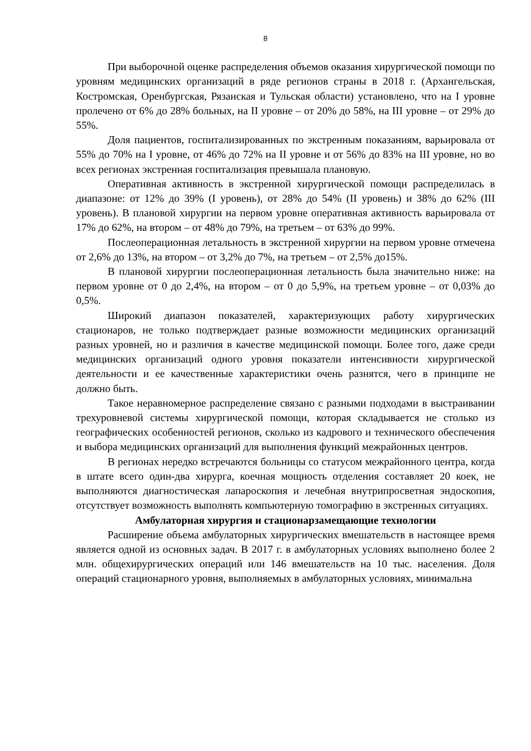8
При выборочной оценке распределения объемов оказания хирургической помощи по уровням медицинских организаций в ряде регионов страны в 2018 г. (Архангельская, Костромская, Оренбургская, Рязанская и Тульская области) установлено, что на I уровне пролечено от 6% до 28% больных, на II уровне – от 20% до 58%, на III уровне – от 29% до 55%.
Доля пациентов, госпитализированных по экстренным показаниям, варьировала от 55% до 70% на I уровне, от 46% до 72% на II уровне и от 56% до 83% на III уровне, но во всех регионах экстренная госпитализация превышала плановую.
Оперативная активность в экстренной хирургической помощи распределилась в диапазоне: от 12% до 39% (I уровень), от 28% до 54% (II уровень) и 38% до 62% (III уровень). В плановой хирургии на первом уровне оперативная активность варьировала от 17% до 62%, на втором – от 48% до 79%, на третьем – от 63% до 99%.
Послеоперационная летальность в экстренной хирургии на первом уровне отмечена от 2,6% до 13%, на втором – от 3,2% до 7%, на третьем – от 2,5% до15%.
В плановой хирургии послеоперационная летальность была значительно ниже: на первом уровне от 0 до 2,4%, на втором – от 0 до 5,9%, на третьем уровне – от 0,03% до 0,5%.
Широкий диапазон показателей, характеризующих работу хирургических стационаров, не только подтверждает разные возможности медицинских организаций разных уровней, но и различия в качестве медицинской помощи. Более того, даже среди медицинских организаций одного уровня показатели интенсивности хирургической деятельности и ее качественные характеристики очень разнятся, чего в принципе не должно быть.
Такое неравномерное распределение связано с разными подходами в выстраивании трехуровневой системы хирургической помощи, которая складывается не столько из географических особенностей регионов, сколько из кадрового и технического обеспечения и выбора медицинских организаций для выполнения функций межрайонных центров.
В регионах нередко встречаются больницы со статусом межрайонного центра, когда в штате всего один-два хирурга, коечная мощность отделения составляет 20 коек, не выполняются диагностическая лапароскопия и лечебная внутрипросветная эндоскопия, отсутствует возможность выполнять компьютерную томографию в экстренных ситуациях.
Амбулаторная хирургия и стационарзамещающие технологии
Расширение объема амбулаторных хирургических вмешательств в настоящее время является одной из основных задач. В 2017 г. в амбулаторных условиях выполнено более 2 млн. общехирургических операций или 146 вмешательств на 10 тыс. населения. Доля операций стационарного уровня, выполняемых в амбулаторных условиях, минимальна